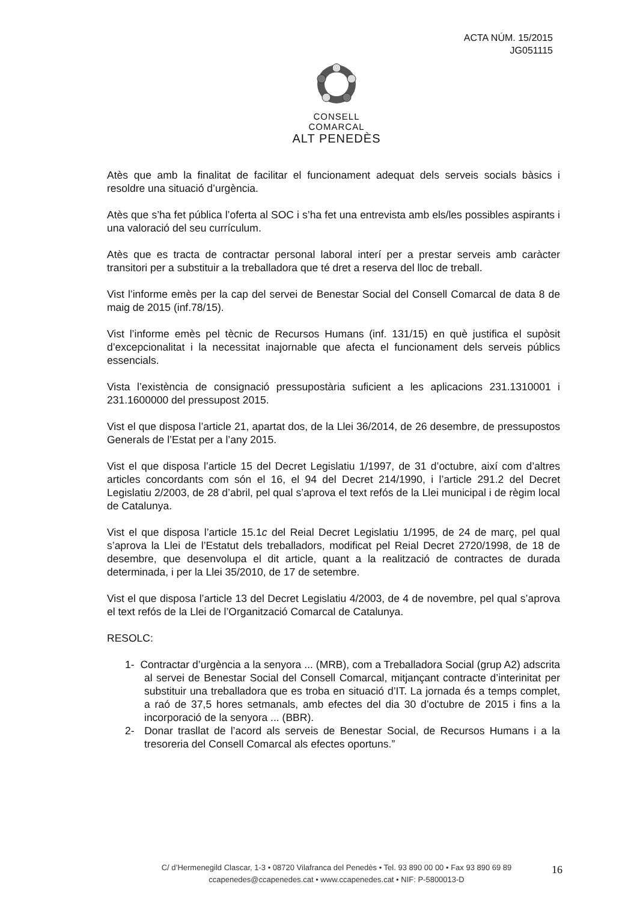ACTA NÚM. 15/2015
JG051115
CONSELL COMARCAL
ALT PENEDÈS
Atès que amb la finalitat de facilitar el funcionament adequat dels serveis socials bàsics i resoldre una situació d’urgència.
Atès que s’ha fet pública l’oferta al SOC i s’ha fet una entrevista amb els/les possibles aspirants i una valoració del seu currículum.
Atès que es tracta de contractar personal laboral interí per a prestar serveis amb caràcter transitori per a substituir a la treballadora que té dret a reserva del lloc de treball.
Vist l’informe emès per la cap del servei de Benestar Social del Consell Comarcal de data 8 de maig de 2015 (inf.78/15).
Vist l’informe emès pel tècnic de Recursos Humans (inf. 131/15) en què justifica el supòsit d’excepcionalitat i la necessitat inajornable que afecta el funcionament dels serveis públics essencials.
Vista l’existència de consignació pressupostària suficient a les aplicacions 231.1310001 i 231.1600000 del pressupost 2015.
Vist el que disposa l’article 21, apartat dos, de la Llei 36/2014, de 26 desembre, de pressupostos Generals de l’Estat per a l’any 2015.
Vist el que disposa l’article 15 del Decret Legislatiu 1/1997, de 31 d’octubre, així com d’altres articles concordants com són el 16, el 94 del Decret 214/1990, i l’article 291.2 del Decret Legislatiu 2/2003, de 28 d’abril, pel qual s’aprova el text refós de la Llei municipal i de règim local de Catalunya.
Vist el que disposa l’article 15.1c del Reial Decret Legislatiu 1/1995, de 24 de març, pel qual s’aprova la Llei de l’Estatut dels treballadors, modificat pel Reial Decret 2720/1998, de 18 de desembre, que desenvolupa el dit article, quant a la realització de contractes de durada determinada, i per la Llei 35/2010, de 17 de setembre.
Vist el que disposa l’article 13 del Decret Legislatiu 4/2003, de 4 de novembre, pel qual s’aprova el text refós de la Llei de l’Organització Comarcal de Catalunya.
RESOLC:
1- Contractar d’urgència a la senyora ... (MRB), com a Treballadora Social (grup A2) adscrita al servei de Benestar Social del Consell Comarcal, mitjançant contracte d’interinitat per substituir una treballadora que es troba en situació d’IT. La jornada és a temps complet, a raó de 37,5 hores setmanals, amb efectes del dia 30 d’octubre de 2015 i fins a la incorporació de la senyora ... (BBR).
2- Donar trasllat de l’acord als serveis de Benestar Social, de Recursos Humans i a la tresoreria del Consell Comarcal als efectes oportuns.”
C/ d’Hermenegild Clascar, 1-3 • 08720 Vilafranca del Penedès • Tel. 93 890 00 00 • Fax 93 890 69 89
ccapenedes@ccapenedes.cat • www.ccapenedes.cat • NIF: P-5800013-D
16